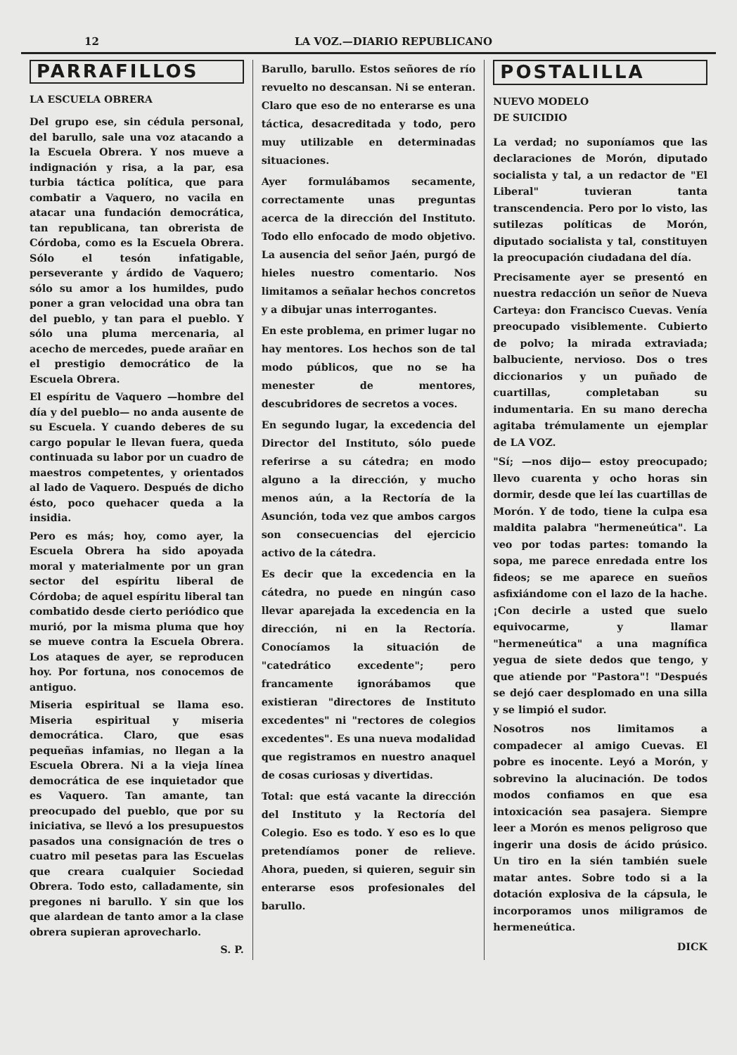12 LA VOZ.—DIARIO REPUBLICANO
PARRAFILLOS
LA ESCUELA OBRERA
Del grupo ese, sin cédula personal, del barullo, sale una voz atacando a la Escuela Obrera. Y nos mueve a indignación y risa, a la par, esa turbia táctica política, que para combatir a Vaquero, no vacila en atacar una fundación democrática, tan republicana, tan obrerista de Córdoba, como es la Escuela Obrera. Sólo el tesón infatigable, perseverante y árdido de Vaquero; sólo su amor a los humildes, pudo poner a gran velocidad una obra tan del pueblo, y tan para el pueblo. Y sólo una pluma mercenaria, al acecho de mercedes, puede arañar en el prestigio democrático de la Escuela Obrera.
El espíritu de Vaquero —hombre del día y del pueblo— no anda ausente de su Escuela. Y cuando deberes de su cargo popular le llevan fuera, queda continuada su labor por un cuadro de maestros competentes, y orientados al lado de Vaquero. Después de dicho ésto, poco quehacer queda a la insidia.
Pero es más; hoy, como ayer, la Escuela Obrera ha sido apoyada moral y materialmente por un gran sector del espíritu liberal de Córdoba; de aquel espíritu liberal tan combatido desde cierto periódico que murió, por la misma pluma que hoy se mueve contra la Escuela Obrera. Los ataques de ayer, se reproducen hoy. Por fortuna, nos conocemos de antiguo.
Miseria espiritual se llama eso. Miseria espiritual y miseria democrática. Claro, que esas pequeñas infamias, no llegan a la Escuela Obrera. Ni a la vieja línea democrática de ese inquietador que es Vaquero. Tan amante, tan preocupado del pueblo, que por su iniciativa, se llevó a los presupuestos pasados una consignación de tres o cuatro mil pesetas para las Escuelas que creara cualquier Sociedad Obrera. Todo esto, calladamente, sin pregones ni barullo. Y sin que los que alardean de tanto amor a la clase obrera supieran aprovecharlo.
S. P.
Barullo, barullo. Estos señores de río revuelto no descansan. Ni se enteran. Claro que eso de no enterarse es una táctica, desacreditada y todo, pero muy utilizable en determinadas situaciones.
Ayer formulábamos secamente, correctamente unas preguntas acerca de la dirección del Instituto. Todo ello enfocado de modo objetivo. La ausencia del señor Jaén, purgó de hieles nuestro comentario. Nos limitamos a señalar hechos concretos y a dibujar unas interrogantes.
En este problema, en primer lugar no hay mentores. Los hechos son de tal modo públicos, que no se ha menester de mentores, descubridores de secretos a voces.
En segundo lugar, la excedencia del Director del Instituto, sólo puede referirse a su cátedra; en modo alguno a la dirección, y mucho menos aún, a la Rectoría de la Asunción, toda vez que ambos cargos son consecuencias del ejercicio activo de la cátedra.
Es decir que la excedencia en la cátedra, no puede en ningún caso llevar aparejada la excedencia en la dirección, ni en la Rectoría. Conocíamos la situación de "catedrático excedente"; pero francamente ignorábamos que existieran "directores de Instituto excedentes" ni "rectores de colegios excedentes". Es una nueva modalidad que registramos en nuestro anaquel de cosas curiosas y divertidas.
Total: que está vacante la dirección del Instituto y la Rectoría del Colegio. Eso es todo. Y eso es lo que pretendíamos poner de relieve. Ahora, pueden, si quieren, seguir sin enterarse esos profesionales del barullo.
POSTALILLA
NUEVO MODELO
DE SUICIDIO
La verdad; no suponíamos que las declaraciones de Morón, diputado socialista y tal, a un redactor de "El Liberal" tuvieran tanta transcendencia. Pero por lo visto, las sutilezas políticas de Morón, diputado socialista y tal, constituyen la preocupación ciudadana del día.
Precisamente ayer se presentó en nuestra redacción un señor de Nueva Carteya: don Francisco Cuevas. Venía preocupado visiblemente. Cubierto de polvo; la mirada extraviada; balbuciente, nervioso. Dos o tres diccionarios y un puñado de cuartillas, completaban su indumentaria. En su mano derecha agitaba trémulamente un ejemplar de LA VOZ.
"Sí; —nos dijo— estoy preocupado; llevo cuarenta y ocho horas sin dormir, desde que leí las cuartillas de Morón. Y de todo, tiene la culpa esa maldita palabra "hermeneútica". La veo por todas partes: tomando la sopa, me parece enredada entre los fideos; se me aparece en sueños asfixiándome con el lazo de la hache. ¡Con decirle a usted que suelo equivocarme, y llamar "hermeneútica" a una magnífica yegua de siete dedos que tengo, y que atiende por "Pastora"! "Después se dejó caer desplomado en una silla y se limpió el sudor.
Nosotros nos limitamos a compadecer al amigo Cuevas. El pobre es inocente. Leyó a Morón, y sobrevino la alucinación. De todos modos confiamos en que esa intoxicación sea pasajera. Siempre leer a Morón es menos peligroso que ingerir una dosis de ácido prúsico. Un tiro en la sién también suele matar antes. Sobre todo si a la dotación explosiva de la cápsula, le incorporamos unos miligramos de hermeneútica.
DICK